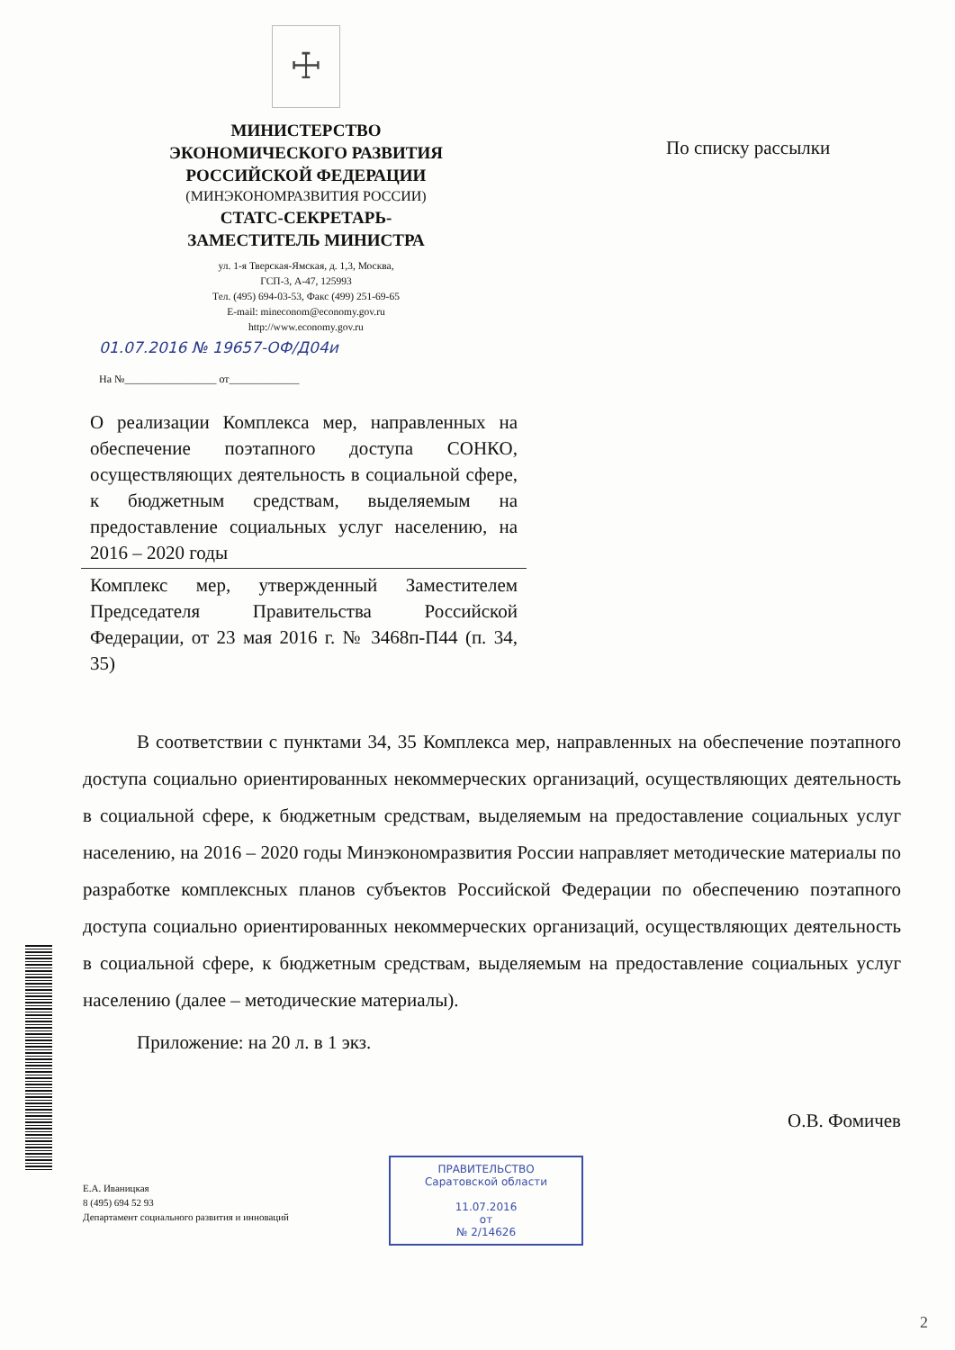☩
МИНИСТЕРСТВО
ЭКОНОМИЧЕСКОГО РАЗВИТИЯ
РОССИЙСКОЙ ФЕДЕРАЦИИ
(МИНЭКОНОМРАЗВИТИЯ РОССИИ)
СТАТС-СЕКРЕТАРЬ-
ЗАМЕСТИТЕЛЬ МИНИСТРА
ул. 1-я Тверская-Ямская, д. 1,3, Москва,
ГСП-3, А-47, 125993
Тел. (495) 694-03-53, Факс (499) 251-69-65
E-mail: mineconom@economy.gov.ru
http://www.economy.gov.ru
01.07.2016 № 19657-ОФ/Д04и
На №_________________ от_____________
По списку рассылки
О реализации Комплекса мер, направленных на обеспечение поэтапного доступа СОНКО, осуществляющих деятельность в социальной сфере, к бюджетным средствам, выделяемым на предоставление социальных услуг населению, на 2016 – 2020 годы
Комплекс мер, утвержденный Заместителем Председателя Правительства Российской Федерации, от 23 мая 2016 г. № 3468п-П44 (п. 34, 35)
В соответствии с пунктами 34, 35 Комплекса мер, направленных на обеспечение поэтапного доступа социально ориентированных некоммерческих организаций, осуществляющих деятельность в социальной сфере, к бюджетным средствам, выделяемым на предоставление социальных услуг населению, на 2016 – 2020 годы Минэкономразвития России направляет методические материалы по разработке комплексных планов субъектов Российской Федерации по обеспечению поэтапного доступа социально ориентированных некоммерческих организаций, осуществляющих деятельность в социальной сфере, к бюджетным средствам, выделяемым на предоставление социальных услуг населению (далее – методические материалы).
Приложение: на 20 л. в 1 экз.
О.В. Фомичев
Е.А. Иваницкая
8 (495) 694 52 93
Департамент социального развития и инноваций
ПРАВИТЕЛЬСТВО
Саратовской области
11.07.2016
от
№ 2/14626
2